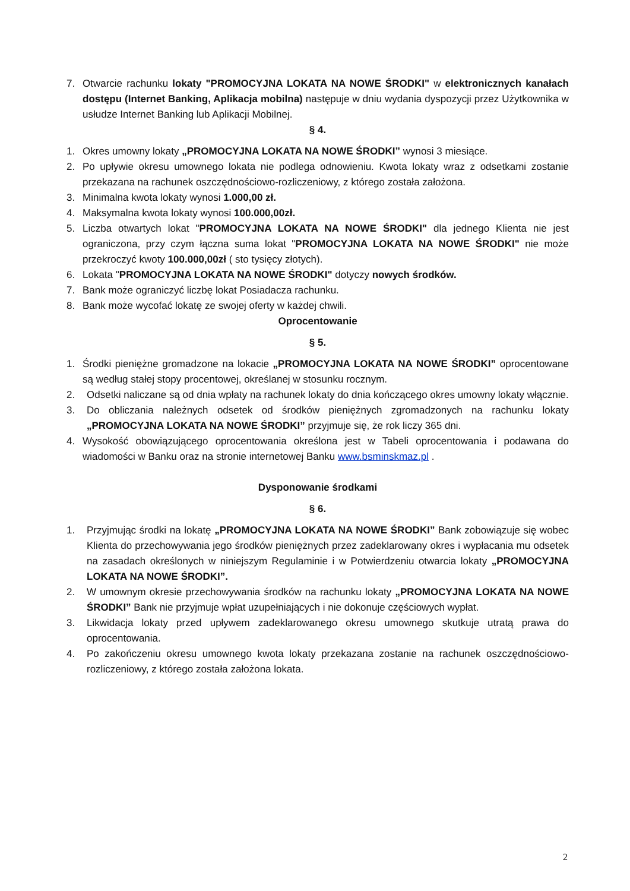7. Otwarcie rachunku lokaty "PROMOCYJNA LOKATA NA NOWE ŚRODKI" w elektronicznych kanałach dostępu (Internet Banking, Aplikacja mobilna) następuje w dniu wydania dyspozycji przez Użytkownika w usłudze Internet Banking lub Aplikacji Mobilnej.
§ 4.
1. Okres umowny lokaty „PROMOCYJNA LOKATA NA NOWE ŚRODKI” wynosi 3 miesiące.
2. Po upływie okresu umownego lokata nie podlega odnowieniu. Kwota lokaty wraz z odsetkami zostanie przekazana na rachunek oszczędnościowo-rozliczeniowy, z którego została założona.
3. Minimalna kwota lokaty wynosi 1.000,00 zł.
4. Maksymalna kwota lokaty wynosi 100.000,00zł.
5. Liczba otwartych lokat "PROMOCYJNA LOKATA NA NOWE ŚRODKI" dla jednego Klienta nie jest ograniczona, przy czym łączna suma lokat "PROMOCYJNA LOKATA NA NOWE ŚRODKI" nie może przekroczyć kwoty 100.000,00zł ( sto tysięcy złotych).
6. Lokata "PROMOCYJNA LOKATA NA NOWE ŚRODKI" dotyczy nowych środków.
7. Bank może ograniczyć liczbę lokat Posiadacza rachunku.
8. Bank może wycofać lokatę ze swojej oferty w każdej chwili.
Oprocentowanie
§ 5.
1. Środki pieniężne gromadzone na lokacie „PROMOCYJNA LOKATA NA NOWE ŚRODKI” oprocentowane są według stałej stopy procentowej, określanej w stosunku rocznym.
2. Odsetki naliczane są od dnia wpłaty na rachunek lokaty do dnia kończącego okres umowny lokaty włącznie.
3. Do obliczania należnych odsetek od środków pieniężnych zgromadzonych na rachunku lokaty „PROMOCYJNA LOKATA NA NOWE ŚRODKI” przyjmuje się, że rok liczy 365 dni.
4. Wysokość obowiązującego oprocentowania określona jest w Tabeli oprocentowania i podawana do wiadomości w Banku oraz na stronie internetowej Banku www.bsminskmaz.pl .
Dysponowanie środkami
§ 6.
1. Przyjmując środki na lokatę „PROMOCYJNA LOKATA NA NOWE ŚRODKI” Bank zobowiązuje się wobec Klienta do przechowywania jego środków pieniężnych przez zadeklarowany okres i wypłacania mu odsetek na zasadach określonych w niniejszym Regulaminie i w Potwierdzeniu otwarcia lokaty „PROMOCYJNA LOKATA NA NOWE ŚRODKI”.
2. W umownym okresie przechowywania środków na rachunku lokaty „PROMOCYJNA LOKATA NA NOWE ŚRODKI” Bank nie przyjmuje wpłat uzupełniających i nie dokonuje częściowych wypłat.
3. Likwidacja lokaty przed upływem zadeklarowanego okresu umownego skutkuje utratą prawa do oprocentowania.
4. Po zakończeniu okresu umownego kwota lokaty przekazana zostanie na rachunek oszczędnościowo-rozliczeniowy, z którego została założona lokata.
2